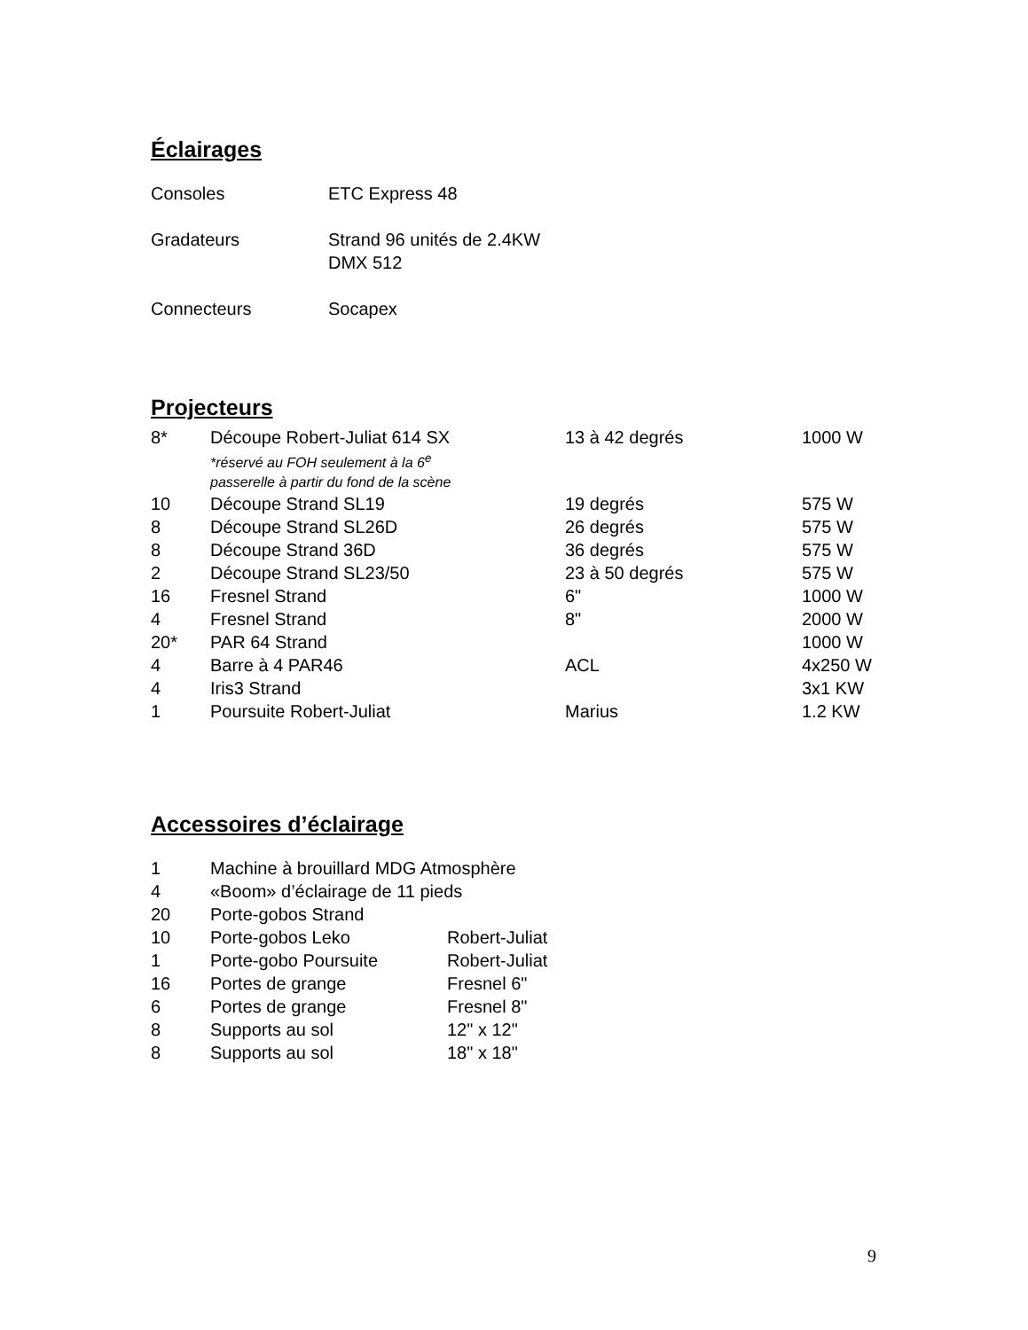Éclairages
| Consoles | ETC Express 48 |
| Gradateurs | Strand 96 unités de 2.4KW DMX 512 |
| Connecteurs | Socapex |
Projecteurs
| 8* | Découpe Robert-Juliat 614 SX *réservé au FOH seulement à la 6<sup>e</sup> passerelle à partir du fond de la scène | 13 à 42 degrés | 1000 W |
| 10 | Découpe Strand SL19 | 19 degrés | 575 W |
| 8 | Découpe Strand SL26D | 26 degrés | 575 W |
| 8 | Découpe Strand 36D | 36 degrés | 575 W |
| 2 | Découpe Strand SL23/50 | 23 à 50 degrés | 575 W |
| 16 | Fresnel Strand | 6" | 1000 W |
| 4 | Fresnel Strand | 8" | 2000 W |
| 20* | PAR 64 Strand | | 1000 W |
| 4 | Barre à 4 PAR46 | ACL | 4x250 W |
| 4 | Iris3 Strand | | 3x1 KW |
| 1 | Poursuite Robert-Juliat | Marius | 1.2 KW |
Accessoires d’éclairage
| 1 | Machine à brouillard MDG Atmosphère | |
| 4 | «Boom» d’éclairage de 11 pieds | |
| 20 | Porte-gobos Strand | |
| 10 | Porte-gobos Leko | Robert-Juliat |
| 1 | Porte-gobo Poursuite | Robert-Juliat |
| 16 | Portes de grange | Fresnel 6" |
| 6 | Portes de grange | Fresnel 8" |
| 8 | Supports au sol | 12" x 12" |
| 8 | Supports au sol | 18" x 18" |
9